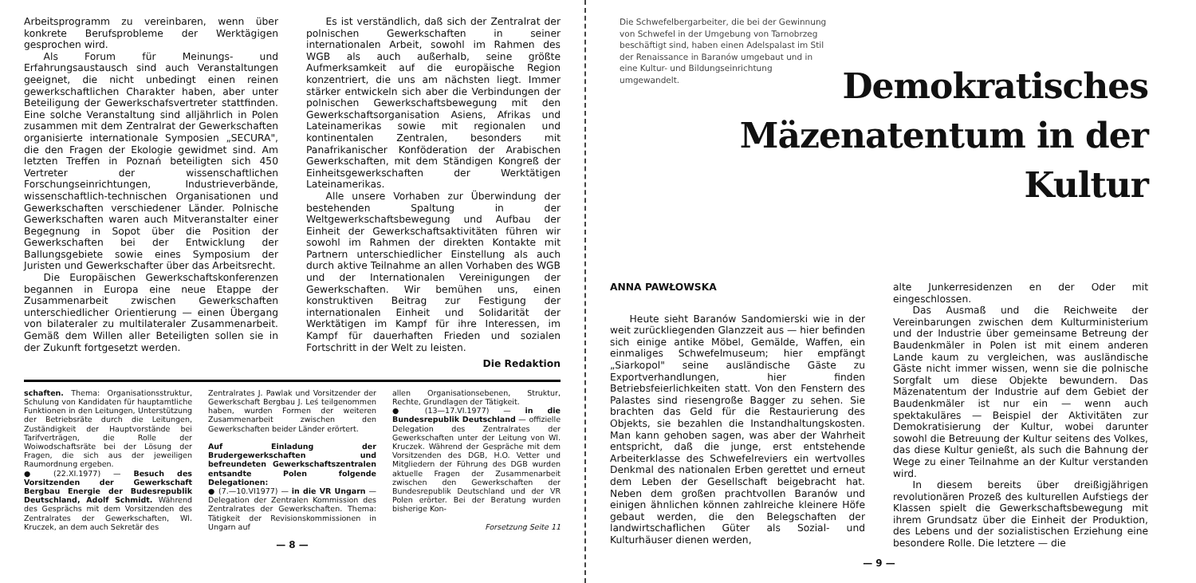Arbeitsprogramm zu vereinbaren, wenn über konkrete Berufsprobleme der Werktägigen gesprochen wird.
Als Forum für Meinungs- und Erfahrungsaustausch sind auch Veranstaltungen geeignet, die nicht unbedingt einen reinen gewerkschaftlichen Charakter haben, aber unter Beteiligung der Gewerkschafsvertreter stattfinden. Eine solche Veranstaltung sind alljährlich in Polen zusammen mit dem Zentralrat der Gewerkschaften organisierte internationale Symposien „SECURA", die den Fragen der Ekologie gewidmet sind. Am letzten Treffen in Poznań beteiligten sich 450 Vertreter der wissenschaftlichen Forschungseinrichtungen, Industrieverbände, wissenschaftlich-technischen Organisationen und Gewerkschaften verschiedener Länder. Polnische Gewerkschaften waren auch Mitveranstalter einer Begegnung in Sopot über die Position der Gewerkschaften bei der Entwicklung der Ballungsgebiete sowie eines Symposium der Juristen und Gewerkschafter über das Arbeitsrecht.
Die Europäischen Gewerkschaftskonferenzen begannen in Europa eine neue Etappe der Zusammenarbeit zwischen Gewerkschaften unterschiedlicher Orientierung — einen Übergang von bilateraler zu multilateraler Zusammenarbeit. Gemäß dem Willen aller Beteiligten sollen sie in der Zukunft fortgesetzt werden.
Es ist verständlich, daß sich der Zentralrat der polnischen Gewerkschaften in seiner internationalen Arbeit, sowohl im Rahmen des WGB als auch außerhalb, seine größte Aufmerksamkeit auf die europäische Region konzentriert, die uns am nächsten liegt. Immer stärker entwickeln sich aber die Verbindungen der polnischen Gewerkschaftsbewegung mit den Gewerkschaftsorganisation Asiens, Afrikas und Lateinamerikas sowie mit regionalen und kontinentalen Zentralen, besonders mit Panafrikanischer Konföderation der Arabischen Gewerkschaften, mit dem Ständigen Kongreß der Einheitsgewerkschaften der Werktätigen Lateinamerikas.
Alle unsere Vorhaben zur Überwindung der bestehenden Spaltung in der Weltgewerkschaftsbewegung und Aufbau der Einheit der Gewerkschaftsaktivitäten führen wir sowohl im Rahmen der direkten Kontakte mit Partnern unterschiedlicher Einstellung als auch durch aktive Teilnahme an allen Vorhaben des WGB und der Internationalen Vereinigungen der Gewerkschaften. Wir bemühen uns, einen konstruktiven Beitrag zur Festigung der internationalen Einheit und Solidarität der Werktätigen im Kampf für ihre Interessen, im Kampf für dauerhaften Frieden und sozialen Fortschritt in der Welt zu leisten.
Die Redaktion
schaften. Thema: Organisationsstruktur, Schulung von Kandidaten für hauptamtliche Funktionen in den Leitungen, Unterstützung der Betriebsräte durch die Leitungen, Zuständigkeit der Hauptvorstände bei Tarifverträgen, die Rolle der Woiwodschaftsräte bei der Lösung der Fragen, die sich aus der jeweiligen Raumordnung ergeben.
● (22.XI.1977) — Besuch des Vorsitzenden der Gewerkschaft Bergbau Energie der Budesrepublik Deutschland, Adolf Schmidt. Während des Gesprächs mit dem Vorsitzenden des Zentralrates der Gewerkschaften, Wl. Kruczek, an dem auch Sekretär des
Zentralrates J. Pawlak und Vorsitzender der Gewerkschaft Bergbau J. Leś teilgenommen haben, wurden Formen der weiteren Zusammenarbeit zwischen den Gewerkschaften beider Länder erörtert.
Auf Einladung der Brudergewerkschaften und befreundeten Gewerkschaftszentralen entsandte Polen folgende Delegationen:
● (7.—10.VI1977) — in die VR Ungarn — Delegation der Zentralen Kommission des Zentralrates der Gewerkschaften. Thema: Tätigkeit der Revisionskommissionen in Ungarn auf
allen Organisationsebenen, Struktur, Rechte, Grundlagen der Tätigkeit.
● (13—17.VI.1977) — in die Bundesrepublik Deutschland — offizielle Delegation des Zentralrates der Gewerkschaften unter der Leitung von Wl. Kruczek. Während der Gespräche mit dem Vorsitzenden des DGB, H.O. Vetter und Mitgliedern der Führung des DGB wurden aktuelle Fragen der Zusammenarbeit zwischen den Gewerkschaften der Bundesrepublik Deutschland und der VR Polen erörter. Bei der Beratung wurden bisherige Kon-
Forsetzung Seite 11
— 8 —
Die Schwefelbergarbeiter, die bei der Gewinnung von Schwefel in der Umgebung von Tarnobrzeg beschäftigt sind, haben einen Adelspalast im Stil der Renaissance in Baranów umgebaut und in eine Kultur- und Bildungseinrichtung umgewandelt.
Demokratisches
Mäzenatentum in der Kultur
ANNA PAWŁOWSKA
Heute sieht Baranów Sandomierski wie in der weit zurückliegenden Glanzzeit aus — hier befinden sich einige antike Möbel, Gemälde, Waffen, ein einmaliges Schwefelmuseum; hier empfängt „Siarkopol" seine ausländische Gäste zu Exportverhandlungen, hier finden Betriebsfeierlichkeiten statt. Von den Fenstern des Palastes sind riesengroße Bagger zu sehen. Sie brachten das Geld für die Restaurierung des Objekts, sie bezahlen die Instandhaltungskosten. Man kann gehoben sagen, was aber der Wahrheit entspricht, daß die junge, erst entstehende Arbeiterklasse des Schwefelreviers ein wertvolles Denkmal des nationalen Erben gerettet und erneut dem Leben der Gesellschaft beigebracht hat. Neben dem großen prachtvollen Baranów und einigen ähnlichen können zahlreiche kleinere Höfe gebaut werden, die den Belegschaften der landwirtschaflichen Güter als Sozial- und Kulturhäuser dienen werden,
alte Junkerresidenzen en der Oder mit eingeschlossen.
Das Ausmaß und die Reichweite der Vereinbarungen zwischen dem Kulturministerium und der Industrie über gemeinsame Betreung der Baudenkmäler in Polen ist mit einem anderen Lande kaum zu vergleichen, was ausländische Gäste nicht immer wissen, wenn sie die polnische Sorgfalt um diese Objekte bewundern. Das Mäzenatentum der Industrie auf dem Gebiet der Baudenkmäler ist nur ein — wenn auch spektakuläres — Beispiel der Aktivitäten zur Demokratisierung der Kultur, wobei darunter sowohl die Betreuung der Kultur seitens des Volkes, das diese Kultur genießt, als such die Bahnung der Wege zu einer Teilnahme an der Kultur verstanden wird.
In diesem bereits über dreißigjährigen revolutionären Prozeß des kulturellen Aufstiegs der Klassen spielt die Gewerkschaftsbewegung mit ihrem Grundsatz über die Einheit der Produktion, des Lebens und der sozialistischen Erziehung eine besondere Rolle. Die letztere — die
— 9 —